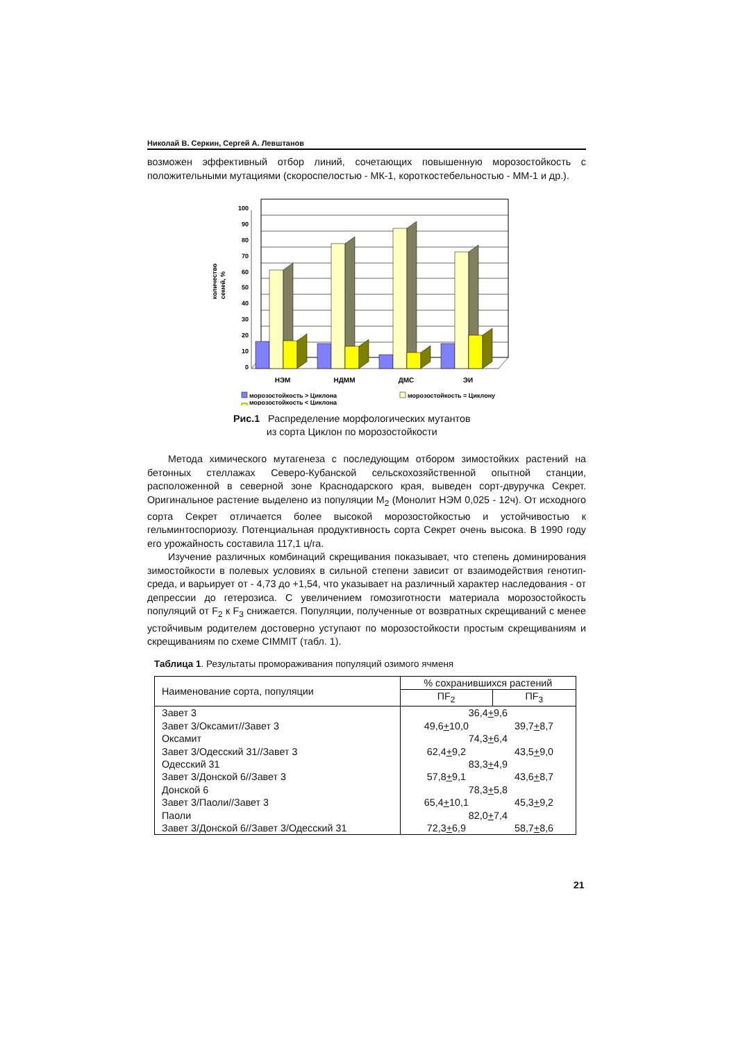Николай В. Серкин, Сергей А. Левштанов
возможен эффективный отбор линий, сочетающих повышенную морозостойкость с положительными мутациями (скороспелостью - МК-1, короткостебельностью - ММ-1 и др.).
количество
семей, %
100
90
80
70
60
50
40
30
20
10
0
НЭМ
НДММ
ДМС
ЭИ
морозостойкость > Циклона
морозостойкость = Циклону
морозостойкость < Циклона
Рис.1 Распределение морфологических мутантов
из сорта Циклон по морозостойкости
Метода химического мутагенеза с последующим отбором зимостойких растений на бетонных стеллажах Северо-Кубанской сельскохозяйственной опытной станции, расположенной в северной зоне Краснодарского края, выведен сорт-двуручка Секрет. Оригинальное растение выделено из популяции М<sub>2</sub> (Монолит НЭМ 0,025 - 12ч). От исходного сорта Секрет отличается более высокой морозостойкостью и устойчивостью к гельминтоспориозу. Потенциальная продуктивность сорта Секрет очень высока. В 1990 году его урожайность составила 117,1 ц/га.
Изучение различных комбинаций скрещивания показывает, что степень доминирования зимостойкости в полевых условиях в сильной степени зависит от взаимодействия генотип-среда, и варьирует от - 4,73 до +1,54, что указывает на различный характер наследования - от депрессии до гетерозиса. С увеличением гомозиготности материала морозостойкость популяций от F<sub>2</sub> к F<sub>3</sub> снижается. Популяции, полученные от возвратных скрещиваний с менее устойчивым родителем достоверно уступают по морозостойкости простым скрещиваниям и скрещиваниям по схеме CIMMIT (табл. 1).
Таблица 1. Результаты промораживания популяций озимого ячменя
| Наименование сорта, популяции | % сохранившихся растений | |
| --- | --- | --- |
| | ПF<sub>2</sub> | ПF<sub>3</sub> |
| Завет 3 | 36,4 + 9,6 | |
| Завет 3/Оксамит//Завет 3 | 49,6 + 10,0 | 39,7 + 8,7 |
| Оксамит | 74,3 + 6,4 | |
| Завет 3/Одесский 31//Завет 3 | 62,4 + 9,2 | 43,5 + 9,0 |
| Одесский 31 | 83,3 + 4,9 | |
| Завет 3/Донской 6//Завет 3 | 57,8 + 9,1 | 43,6 + 8,7 |
| Донской 6 | 78,3 + 5,8 | |
| Завет 3/Паоли//Завет 3 | 65,4 + 10,1 | 45,3 + 9,2 |
| Паоли | 82,0 + 7,4 | |
| Завет 3/Донской 6//Завет 3/Одесский 31 | 72,3 + 6,9 | 58,7 + 8,6 |
21